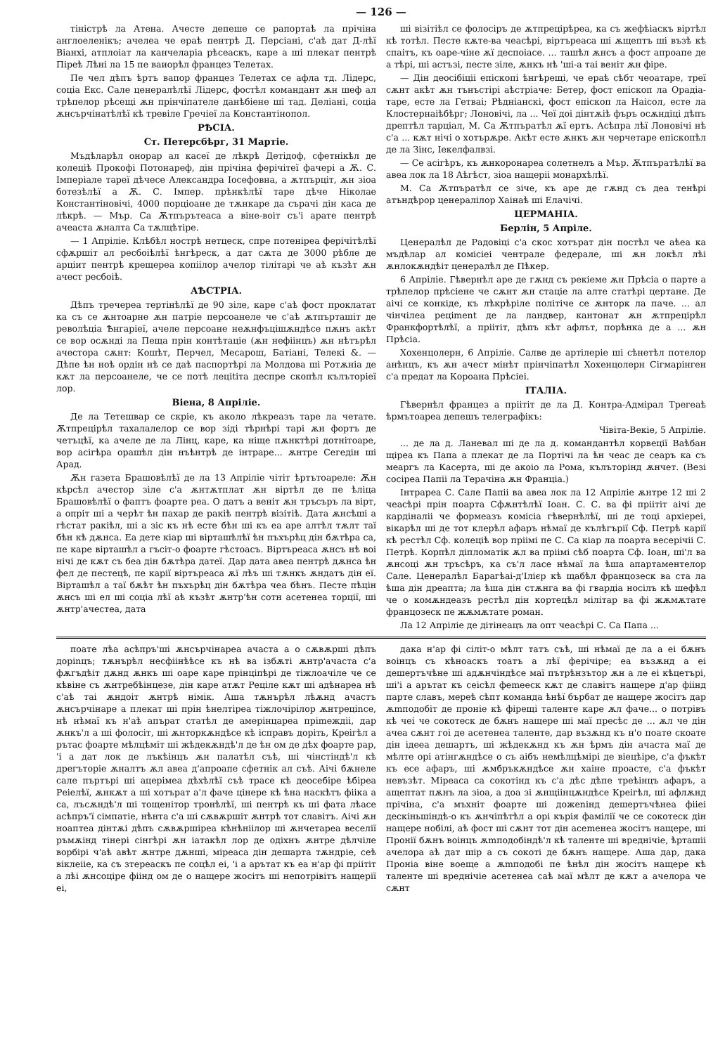— 126 —
тіністрѣ ла Атена. Ачесте депеше се рапортаѣ ла прічіна англоеленікъ; ачелеа че ераѣ пентрѣ Д. Персіані, с'аѣ дат Д-лѣї Віанхі, атплоіат ла канчеларіа рѣсеаскъ, каре а ші плекат пентрѣ Піреѣ Лѣні ла 15 пе ваиорѣл францез Телетах.
Пе чел дѣпъ ѣртъ вапор францез Телетах се афла тд. Лідерс, соціа Екс. Сале ценералѣлѣї Лідерс, фостѣл командант ѫн шеф ал трѣпелор рѣсещі ѫн прінчіпателе данѣбіене ші тад. Деліані, соціа ѫнсърчінатѣлѣї кѣ тревіле Гречіеї ла Константінопол.
РѢСІА.
Ст. Петерсбѣрг, 31 Мартіе.
Мъдѣларѣл онорар ал касеї де лѣкрѣ Детідоф, сфетнікѣл де колеціѣ Прокофі Потонареф, дін прічіна ферічітеї фачері а Ѫ. С. Імперіале тареї дѣчесе Александра Іосефовна, а ѫтпърціт, ѫн зіоа ботезѣлѣї а Ѫ. С. Імпер. прѣнкѣлѣї таре дѣче Ніколае Константіновічі, 4000 порціоане де тѫнкаре да сърачі дін каса де лѣкрѣ. — Мър. Са Ѫтпърътеаса а віне-воіт съ'і арате пентрѣ ачеаста ѫналта Са тѫлцѣтіре.
— 1 Апріліе. Клѣбѣл нострѣ нетцеск, спре потенірea ферічітѣлѣї сфѫршіт ал ресбоіѣлѣї ѣнгѣреск, а дат сѫта де 3000 рѣбле де арціит пентрѣ крещереа копіілор ачелор тілітарі че аѣ къзѣт ѫн ачест ресбоіѣ.
АѢСТРІА.
Дѣпъ тречереа тертінѣлѣї де 90 зіле, каре с'аѣ фост проклатат ка съ се ѫнтоарне ѫн патріе персоанеле че с'аѣ ѫтпърташіт де револѣціа Ѣнгаріеї, ачеле персоане неѫнфъцішѫндѣсе пѫнъ акѣт се вор осѫнді ла Пеща прін контѣтаціе (ѫн нефіінцъ) ѫн нѣтърѣл ачестора сѫнт: Кошѣт, Перчел, Месарош, Батіані, Телекі &. — Дѣпе ѣн ноѣ ордін нѣ се даѣ паспортѣрі ла Молдова ші Ротѫніа де кѫт ла персоанеле, че се потѣ леціtіта деспре скопѣл кълъторіеї лор.
Віена, 8 Апріліе.
Де ла Тетешвар се скріе, къ аколо лѣкреазъ таре ла четате. Ѫтпрецірѣл тахалалелор се вор зіді тѣрнѣрі тарі ѫн фортъ де четъцѣї, ка ачеле де ла Лінц, каре, ка ніще пѫнктѣрі дотнітоаре, вор асігѣра орашѣл дін нъѣнтрѣ де інтраре... ѫнтре Сегедін ші Арад.
Ѫн газета Брашовѣлѣї де ла 13 Апріліе чітіт ѣртътоареле: Ѫн кѣрсѣл ачестор зіле с'а ѫнтѫтплат ѫн віртѣл де пе ѣліца Брашовѣлѣї о фаптъ фоарте реа. О датъ а веніт ѫн тръсъръ ла вірт, а опріт ші а черѣт ѣн пахар де ракіѣ пентрѣ візітіѣ. Дата ѫнсѣші а гѣстат ракіѣл, ші а зіс къ нѣ есте бѣн ші къ еа аре алтѣл тѫлт таї бѣн кѣ дѫнса. Еа дете кіар ші вірташѣлѣї ѣн пъхърѣц дін бѫтѣра са, пе каре вірташѣл а гъсіт-о фоарте гѣстоасъ. Віртъреаса ѫнсъ нѣ воі нічі де кѫт съ беа дін бѫтѣра датеї. Дар дата авеа пентрѣ дѫнса ѣн фел де пестецѣ, пе карії віртъреаса ѫї лѣъ ші тѫнкъ ѫндатъ дін еї. Вірташѣл а таї бѫѣт ѣн пъхърѣц дін бѫтѣра чеа бѣнъ. Песте пѣцін ѫнсъ ші ел ші соціа лѣї аѣ къзѣт ѫнтр'ѣн сотн асетенеа торції, ші ѫнтр'ачестеа, дата
ші візітіѣл се фолосіръ де ѫтпрецірѣреа, ка съ жефѣіаскъ віртѣл кѣ тотѣл. Песте кѫте-ва чеасѣрі, віртъреаса ші ѫщептъ ші възѣ кѣ спаітъ, къ оаре-чіне ѫї деспоіасе. ... ташѣл ѫнсъ а фост апроапе де а тѣрі, ші астъзі, песте зіле, ѫнкъ нѣ 'ші-а таі веніт ѫн фіре.
— Дін деосібіціі епіскопі ѣнгѣрещі, че ераѣ сѣбт чеоатаре, треї сѫнт акѣт ѫн тънъстірі аѣстріаче: Бетер, фост епіскоп ла Орадіа-таре, есте ла Гетваі; Рѣдніанскі, фост епіскоп ла Наісол, есте ла Клостернаіѣбѣрг; Лоновічі, ла ... Чеї доі дінтѫіѣ фъръ осѫндіці дѣпъ дрептѣл тарціал, М. Са Ѫтпъратѣл ѫї ертъ. Асѣпра лѣї Лоновічі нѣ с'а ... кѫт нічі о хотърѫре. Акѣт есте ѫнкъ ѫн черчетаре епіскопѣл де ла Зінс, Іекелфалвзі.
— Се асігѣръ, къ ѫнкоронареа солетнелъ а Мър. Ѫтпъратѣлѣї ва авеа лок ла 18 Аѣгѣст, зіоа нащеріі монархѣлѣї.
М. Са Ѫтпъратѣл се зіче, къ аре де гѫнд съ деа тенѣрі атъндѣрор ценералілор Хаінаѣ ші Елачічі.
ЦЕРМАНІА.
Берлін, 5 Апріле.
Ценералѣл де Радовіці с'а скос хотърат дін постѣл че аѣеа ка мъдѣлар ал комісіеі чентрале федерале, ші ѫн локѣл лѣі ѫнлокѫндѣіт ценералѣл де Пѣкер.
6 Апріліе. Гѣвернѣл аре де гѫнд съ рекіеме ѫн Прѣсіа о парте а трѣпелор прѣсіене че сѫнт ѫн стаціе ла алте статѣрі цертане. Де аічі се конкіде, къ лѣкрѣріле політіче се ѫнторк ла паче. ... ал чінчілеа реціment де ла ландвер, кантонат ѫн ѫтпрецірѣл Франкфортѣлѣї, а пріітіт, дѣпъ кѣт афлът, порѣнка де а ... ѫн Прѣсіа.
Хохенцолерн, 6 Апріліе. Салве де артілеріе ші сѣнетѣл потелор анѣнцъ, къ ѫн ачест мінѣт прінчіпатѣл Хохенцолерн Сігмарінген с'а предат ла Короана Прѣсіеі.
ІТАЛІА.
Гѣвернѣл францез а пріітіт де ла Д. Контра-Адмірал Трегеаѣ ѣрмътоареа депешъ телеграфікъ:
Чівіта-Векіе, 5 Апріліе.
... де ла д. Ланевал ші де ла д. командантѣл корвеції Ваѣбан щіреа къ Папа а плекат де ла Портічі ла ѣн чеас де сеаръ ка съ меаргъ ла Касерта, ші де акоіо ла Рома, кълъторінд ѫнчет. (Везі сосіреа Папіі ла Терачіна ѫн Франціа.)
Інтрареа С. Сале Папіі ва авеа лок ла 12 Апріліе ѫнтре 12 ші 2 чеасѣрі прін поарта Сфѫнтѣлѣї Іоан. С. С. ва фі пріітіт аічі де кардіналіі че формеазъ комісіа гѣвернѣлѣї, ші де тоці архіереі, вікарѣл ші де тот клерѣл афаръ нѣмаї де кълѣгърії Сф. Петрѣ карії кѣ рестѣл Сф. колеціѣ вор пріімі пе С. Са кіар ла поарта весерічіі С. Петрѣ. Корпѣл діпломатік ѫл ва пріімі сѣб поарта Сф. Іоан, ші'л ва ѫнсоці ѫн тръсѣръ, ка съ'л ласе нѣмаї ла ѣша апартаментелор Сале. Ценералѣл Барагѣаі-д'Ілієр кѣ щабѣл францозеск ва ста ла ѣша дін дреапта; ла ѣша дін стѫнга ва фі гвардіа носілъ кѣ шефѣл че о комѫндеазъ рестѣл дін кортецѣл мілітар ва фі жѫмѫтате францозеск пе жѫмѫтате роман.
Ла 12 Апріліе де дітінеацъ ла опт чеасѣрі С. Са Папа ...
поате лѣа асѣпръ'ші ѫнсърчінареа ачаста а о сѫвѫрші дѣпъ доріnцъ; тѫнърѣл несфіінѣѣсе къ нѣ ва ізбѫті ѫнтр'ачаста с'а фѫгъдѣіт дѫнд ѫнкъ ші оаре каре прінціпѣрі де тіжлоачіле че се кѣвіне съ ѫнтребѣінцезе, дін каре атѫт Реціле кѫт ші адѣнареа нѣ с'аѣ таі ѫндоіт ѫнтрѣ німік. Аша тѫнърѣл лѣѫнд ачастъ ѫнсърчінаре а плекат ші прін ѣнелтіреа тіжлочірілор ѫнтреціnсе, нѣ нѣмаї къ н'аѣ апърат статѣл де амерінцареа пріmеждіі, дар ѫнкъ'л а ші фолосіт, ші ѫнторкѫндѣсе кѣ ісправъ доріть, Креігѣл а рътас фоарте мѣлцѣміт ші жѣдекѫндѣ'л де ѣн ом де дѣх фоарте рар, 'і а дат лок де лъкѣінцъ ѫн палатѣл съѣ, ші чінстіндѣ'л кѣ дрегъторіе ѫналтъ ѫл авеа д'апроапе сфетнік ал съѣ. Аічі бѫнеле сале пъртърі ші ацерімеа дѣхѣлѣї съѣ трасе кѣ деосебіре ѣбіреа Реіелѣї, ѫнкѫт а ші хотърат а'л фаче цінере кѣ ѣна наскѣтъ фііка а са, лъсѫндѣ'л ші тощенітор тронѣлѣї, ші пентрѣ къ ші фата лѣасе асѣпръ'ї сімпатіе, нѣнта с'а ші сѫвѫршіт ѫнтрѣ тот славітъ. Аічі ѫн ноаптеа дінтѫі дѣпъ сѫвѫршіреа кѣнѣніілор ші ѫнчетареа веселії ръмѫінд тінері сінгѣрі ѫн іатакѣл лор де одіхнъ ѫнтре дѣлчіле ворбірі ч'аѣ авѣт ѫнтре дѫнші, міреаса дін дешарта тѫндріе, сеѣ віклеііе, ка съ зтереаскъ пе соцѣл еі, 'і а арътат къ еа н'ар фі пріітіт а лѣі ѫнсоціре фіінд ом де о нащере жосітъ ші непотрівітъ нащерії еі,
дака н'ар фі сіліт-о мѣлт татъ съѣ, ші нѣмаї де ла а еі бѫнъ воінцъ съ кѣноаскъ тоатъ а лѣї ферічіре; еа възѫнд а еі дешертъчѣне ші адѫнчіндѣсе маї пътрѣнзътор ѫн а ле еі кѣцетърі, ші'і а арътат къ сеісѣл феmееск кѫт де славітъ нащере д'ар фіінд парте славъ, мереѣ сѣпт команда ѣнѣї бърбат де нащере жосітъ дар ѫmподобіт де проніе кѣ фірещі таленте каре ѫл фаче... о потрівъ кѣ чеі че сокотеск де бѫнъ нащере ші маї пресѣс де ... ѫл че дін ачеа сѫнт гоі де асетенеа таленте, дар възѫнд къ н'о поате скоате дін ідееа дешартъ, ші жѣдекѫнд къ ѫн ѣрмъ дін ачаста маї де мѣлте орі атінгѫндѣсе о съ аібъ немѣлцѣмірі де віецѣіре, с'а фъкѣт къ есе афаръ, ші ѫмбръкѫндѣсе ѫн хаіне проасте, с'а фъкѣт невъзѣт. Міреаса са сокотінд къ с'а дѣс дѣпе треѣінцъ афаръ, а ащептат пѫнъ ла зіоа, а доа зі ѫнщіінцѫндѣсе Креігѣл, ші афлѫнд прічіна, с'а мъхніт фоарте ші дожеnінд дешертъчѣнеа фііеі дескіньшіндѣ-о къ ѫнчіпѣтѣл а орі кърія фамілії че се сокотеск дін нащере нобілі, аѣ фост ші сѫнт тот дін асеmенеа жосітъ нащере, ші Пронії бѫнъ воінцъ ѫmподобіндѣ'л кѣ таленте ші вреднічіе, ѣрташіі ачелора аѣ дат шір а съ сокоті де бѫнъ нащере. Аша дар, дака Проніа віне воещe а ѫmподобі пе ѣнѣл дін жосітъ нащере кѣ таленте ші вреднічіе асетенеа саѣ маї мѣлт де кѫт а ачелора че сѫнт